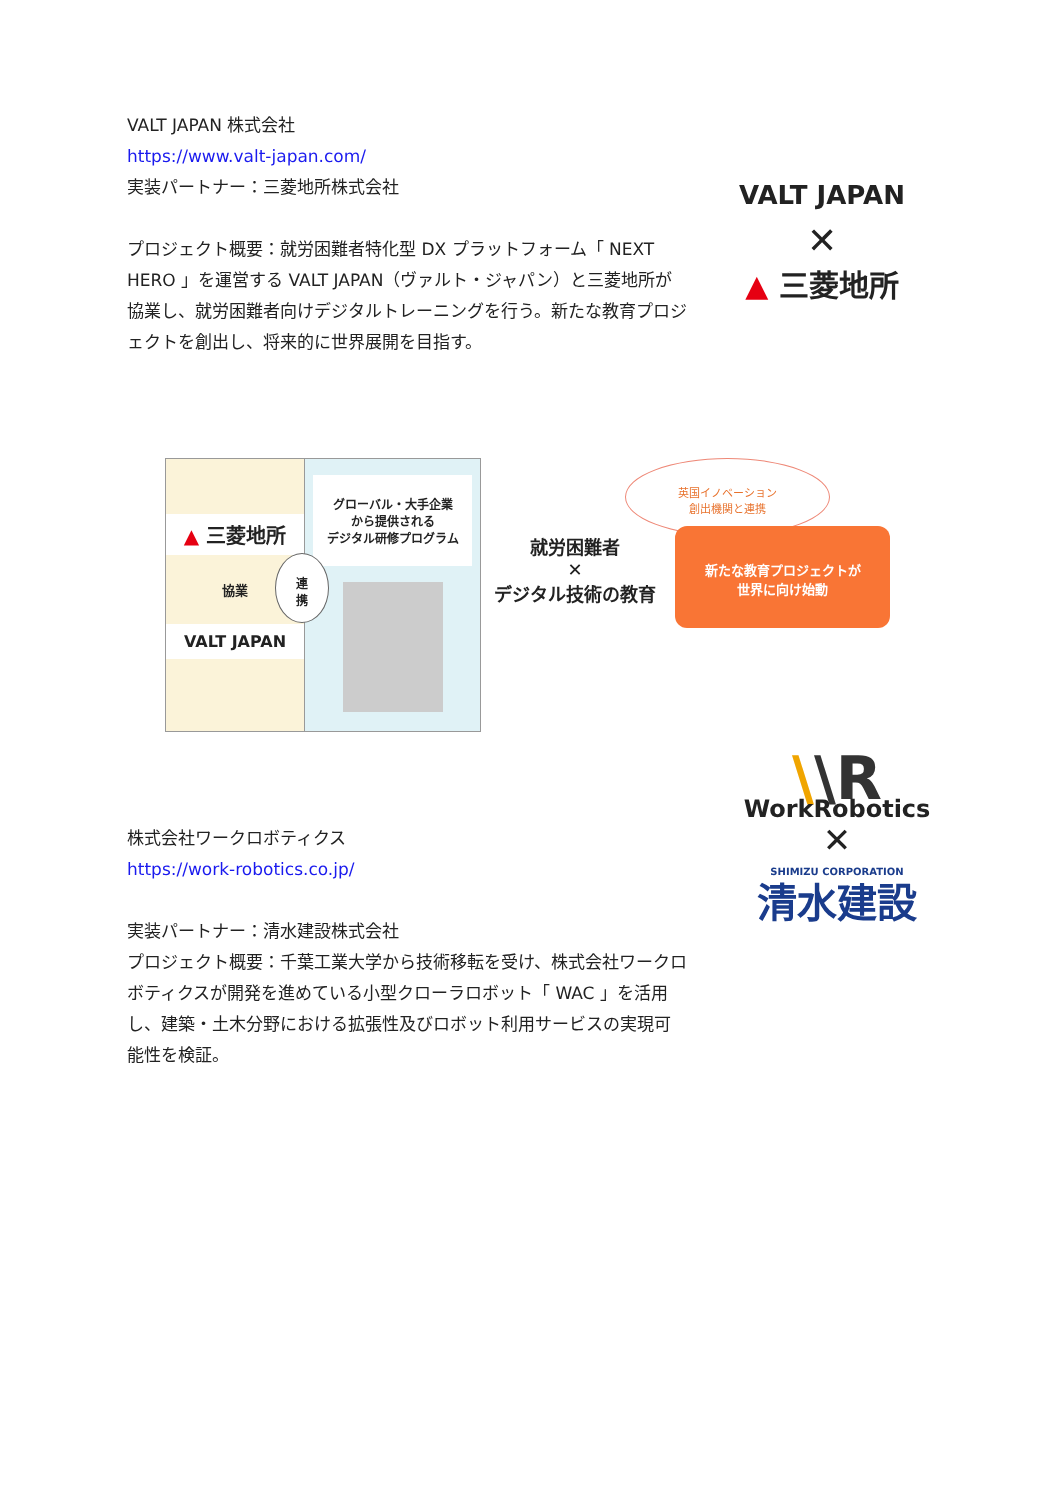VALT JAPAN 株式会社
https://www.valt-japan.com/
実装パートナー：三菱地所株式会社
プロジェクト概要：就労困難者特化型 DX プラットフォーム「 NEXT HERO 」を運営する VALT JAPAN（ヴァルト・ジャパン）と三菱地所が協業し、就労困難者向けデジタルトレーニングを行う。新たな教育プロジェクトを創出し、将来的に世界展開を目指す。
VALT JAPAN
✕
▲ 三菱地所
▲ 三菱地所
協業
VALT JAPAN
グローバル・大手企業
から提供される
デジタル研修プログラム
連
携
就労困難者
✕
デジタル技術の教育
英国イノベーション
創出機関と連携
新たな教育プロジェクトが
世界に向け始動
株式会社ワークロボティクス
https://work-robotics.co.jp/
実装パートナー：清水建設株式会社
プロジェクト概要：千葉工業大学から技術移転を受け、株式会社ワークロボティクスが開発を進めている小型クローラロボット「 WAC 」を活用し、建築・土木分野における拡張性及びロボット利用サービスの実現可能性を検証。
\\R
WorkRobotics
✕
SHIMIZU CORPORATION
清水建設